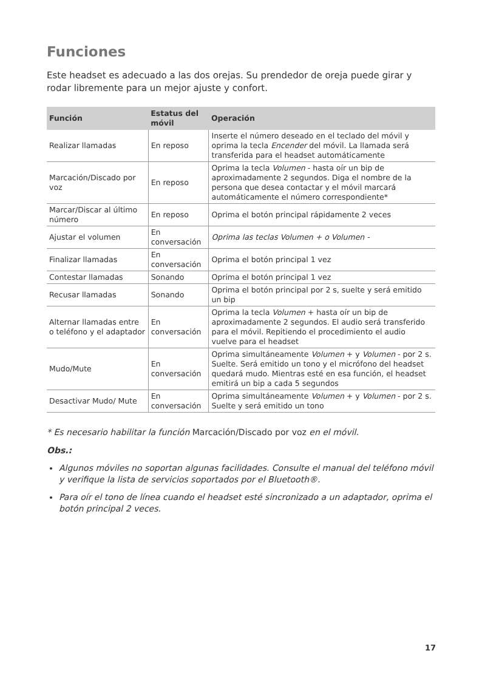Funciones
Este headset es adecuado a las dos orejas. Su prendedor de oreja puede girar y rodar libremente para un mejor ajuste y confort.
| Función | Estatus del móvil | Operación |
| --- | --- | --- |
| Realizar llamadas | En reposo | Inserte el número deseado en el teclado del móvil y oprima la tecla Encender del móvil. La llamada será transferida para el headset automáticamente |
| Marcación/Discado por voz | En reposo | Oprima la tecla Volumen - hasta oír un bip de aproximadamente 2 segundos. Diga el nombre de la persona que desea contactar y el móvil marcará automáticamente el número correspondiente* |
| Marcar/Discar al último número | En reposo | Oprima el botón principal rápidamente 2 veces |
| Ajustar el volumen | En conversación | Oprima las teclas Volumen + o Volumen - |
| Finalizar llamadas | En conversación | Oprima el botón principal 1 vez |
| Contestar llamadas | Sonando | Oprima el botón principal 1 vez |
| Recusar llamadas | Sonando | Oprima el botón principal por 2 s, suelte y será emitido un bip |
| Alternar llamadas entre o teléfono y el adaptador | En conversación | Oprima la tecla Volumen + hasta oír un bip de aproximadamente 2 segundos. El audio será transferido para el móvil. Repitiendo el procedimiento el audio vuelve para el headset |
| Mudo/Mute | En conversación | Oprima simultáneamente Volumen + y Volumen - por 2 s. Suelte. Será emitido un tono y el micrófono del headset quedará mudo. Mientras esté en esa función, el headset emitirá un bip a cada 5 segundos |
| Desactivar Mudo/ Mute | En conversación | Oprima simultáneamente Volumen + y Volumen - por 2 s. Suelte y será emitido un tono |
* Es necesario habilitar la función Marcación/Discado por voz en el móvil.
Obs.:
Algunos móviles no soportan algunas facilidades. Consulte el manual del teléfono móvil y verifique la lista de servicios soportados por el Bluetooth®.
Para oír el tono de línea cuando el headset esté sincronizado a un adaptador, oprima el botón principal 2 veces.
17